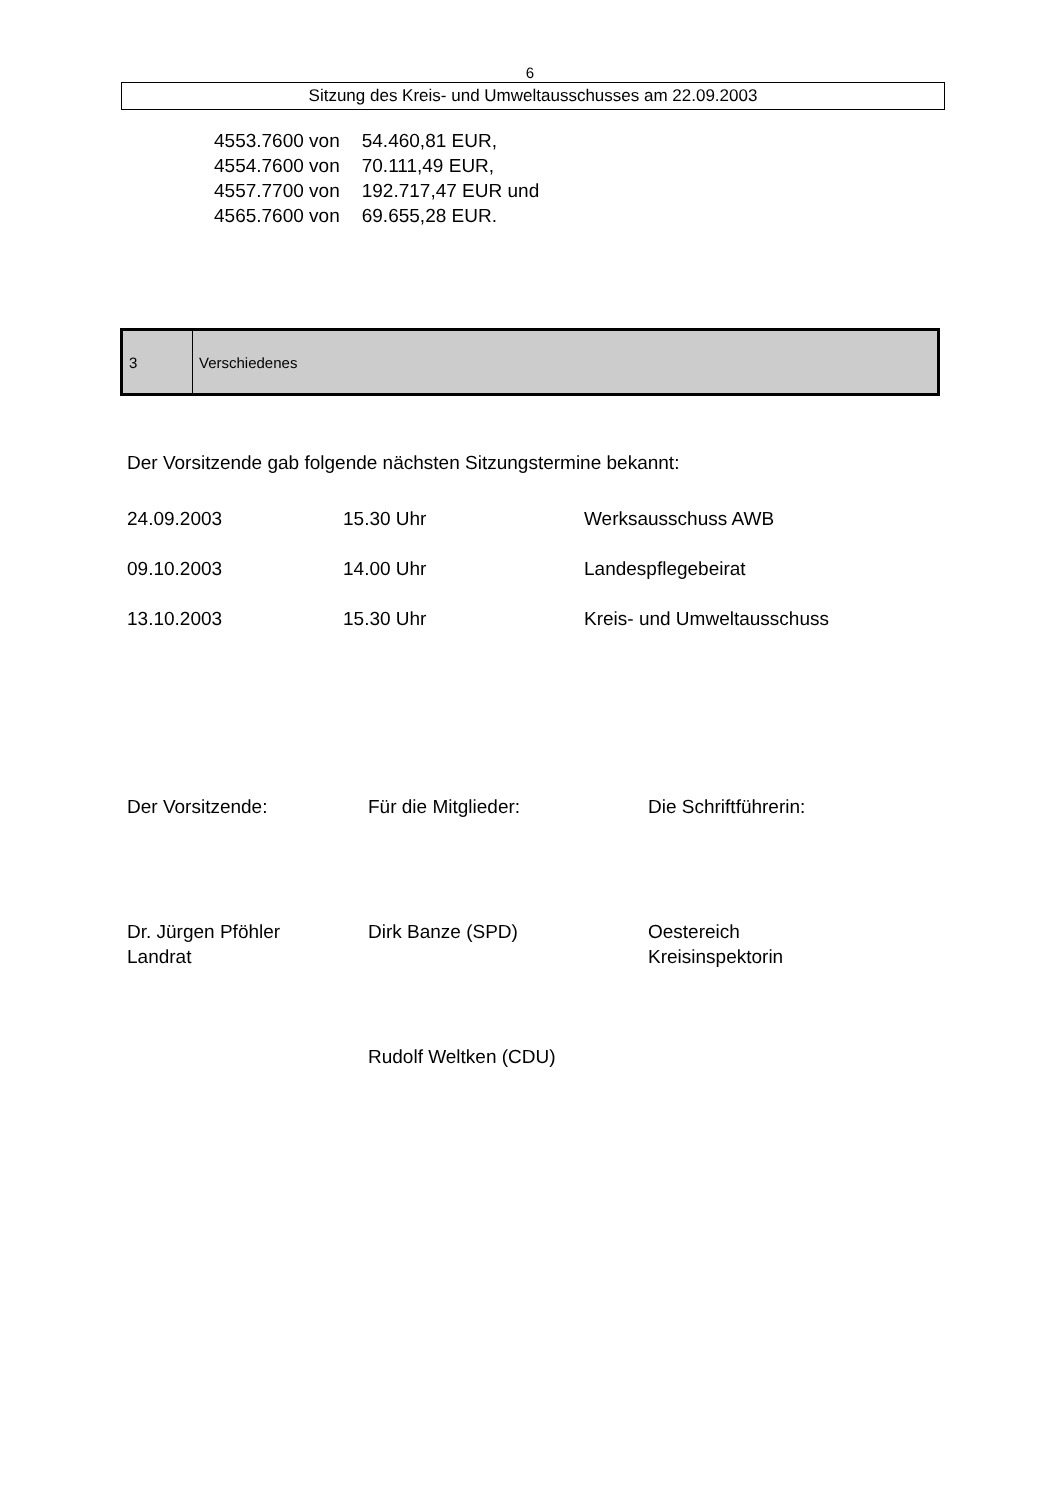6
Sitzung des Kreis- und Umweltausschusses am 22.09.2003
| 4553.7600 von | 54.460,81 EUR, |
| 4554.7600 von | 70.111,49 EUR, |
| 4557.7700 von | 192.717,47 EUR und |
| 4565.7600 von | 69.655,28 EUR. |
| 3 | Verschiedenes |
Der Vorsitzende gab folgende nächsten Sitzungstermine bekannt:
| 24.09.2003 | 15.30 Uhr | Werksausschuss AWB |
| 09.10.2003 | 14.00 Uhr | Landespflegebeirat |
| 13.10.2003 | 15.30 Uhr | Kreis- und Umweltausschuss |
| Der Vorsitzende: | Für die Mitglieder: | Die Schriftführerin: |
| Dr. Jürgen Pföhler Landrat | Dirk Banze (SPD) | Oestereich Kreisinspektorin |
| | Rudolf Weltken (CDU) | |